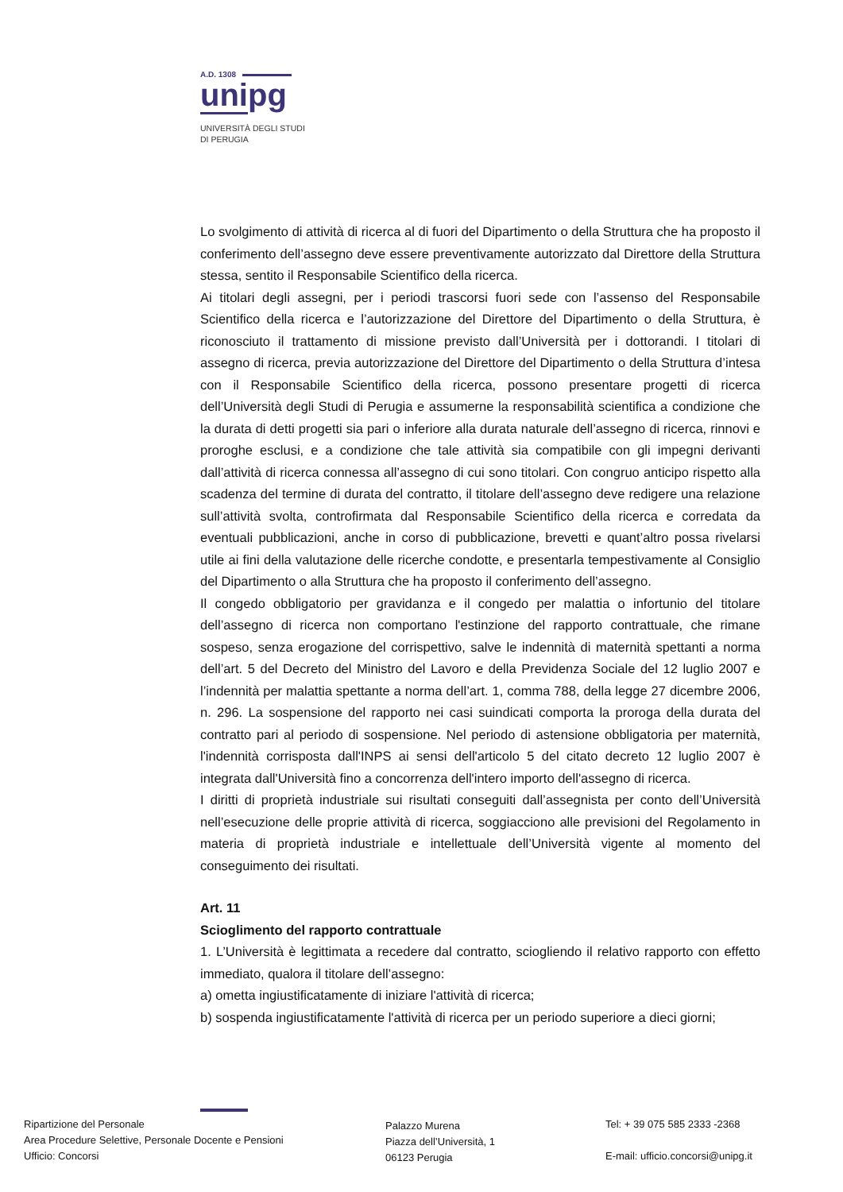A.D. 1308
unipg
UNIVERSITÀ DEGLI STUDI
DI PERUGIA
Lo svolgimento di attività di ricerca al di fuori del Dipartimento o della Struttura che ha proposto il conferimento dell’assegno deve essere preventivamente autorizzato dal Direttore della Struttura stessa, sentito il Responsabile Scientifico della ricerca.
Ai titolari degli assegni, per i periodi trascorsi fuori sede con l’assenso del Responsabile Scientifico della ricerca e l’autorizzazione del Direttore del Dipartimento o della Struttura, è riconosciuto il trattamento di missione previsto dall’Università per i dottorandi. I titolari di assegno di ricerca, previa autorizzazione del Direttore del Dipartimento o della Struttura d’intesa con il Responsabile Scientifico della ricerca, possono presentare progetti di ricerca dell’Università degli Studi di Perugia e assumerne la responsabilità scientifica a condizione che la durata di detti progetti sia pari o inferiore alla durata naturale dell’assegno di ricerca, rinnovi e proroghe esclusi, e a condizione che tale attività sia compatibile con gli impegni derivanti dall’attività di ricerca connessa all’assegno di cui sono titolari. Con congruo anticipo rispetto alla scadenza del termine di durata del contratto, il titolare dell’assegno deve redigere una relazione sull’attività svolta, controfirmata dal Responsabile Scientifico della ricerca e corredata da eventuali pubblicazioni, anche in corso di pubblicazione, brevetti e quant’altro possa rivelarsi utile ai fini della valutazione delle ricerche condotte, e presentarla tempestivamente al Consiglio del Dipartimento o alla Struttura che ha proposto il conferimento dell’assegno.
Il congedo obbligatorio per gravidanza e il congedo per malattia o infortunio del titolare dell’assegno di ricerca non comportano l'estinzione del rapporto contrattuale, che rimane sospeso, senza erogazione del corrispettivo, salve le indennità di maternità spettanti a norma dell’art. 5 del Decreto del Ministro del Lavoro e della Previdenza Sociale del 12 luglio 2007 e l’indennità per malattia spettante a norma dell’art. 1, comma 788, della legge 27 dicembre 2006, n. 296. La sospensione del rapporto nei casi suindicati comporta la proroga della durata del contratto pari al periodo di sospensione. Nel periodo di astensione obbligatoria per maternità, l'indennità corrisposta dall'INPS ai sensi dell'articolo 5 del citato decreto 12 luglio 2007 è integrata dall'Università fino a concorrenza dell'intero importo dell'assegno di ricerca.
I diritti di proprietà industriale sui risultati conseguiti dall’assegnista per conto dell’Università nell’esecuzione delle proprie attività di ricerca, soggiacciono alle previsioni del Regolamento in materia di proprietà industriale e intellettuale dell’Università vigente al momento del conseguimento dei risultati.
Art. 11
Scioglimento del rapporto contrattuale
1. L’Università è legittimata a recedere dal contratto, sciogliendo il relativo rapporto con effetto immediato, qualora il titolare dell’assegno:
a) ometta ingiustificatamente di iniziare l'attività di ricerca;
b) sospenda ingiustificatamente l'attività di ricerca per un periodo superiore a dieci giorni;
Ripartizione del Personale
Area Procedure Selettive, Personale Docente e Pensioni
Ufficio: Concorsi
Palazzo Murena
Piazza dell’Università, 1
06123 Perugia
Tel: + 39 075 585 2333 -2368
E-mail: ufficio.concorsi@unipg.it